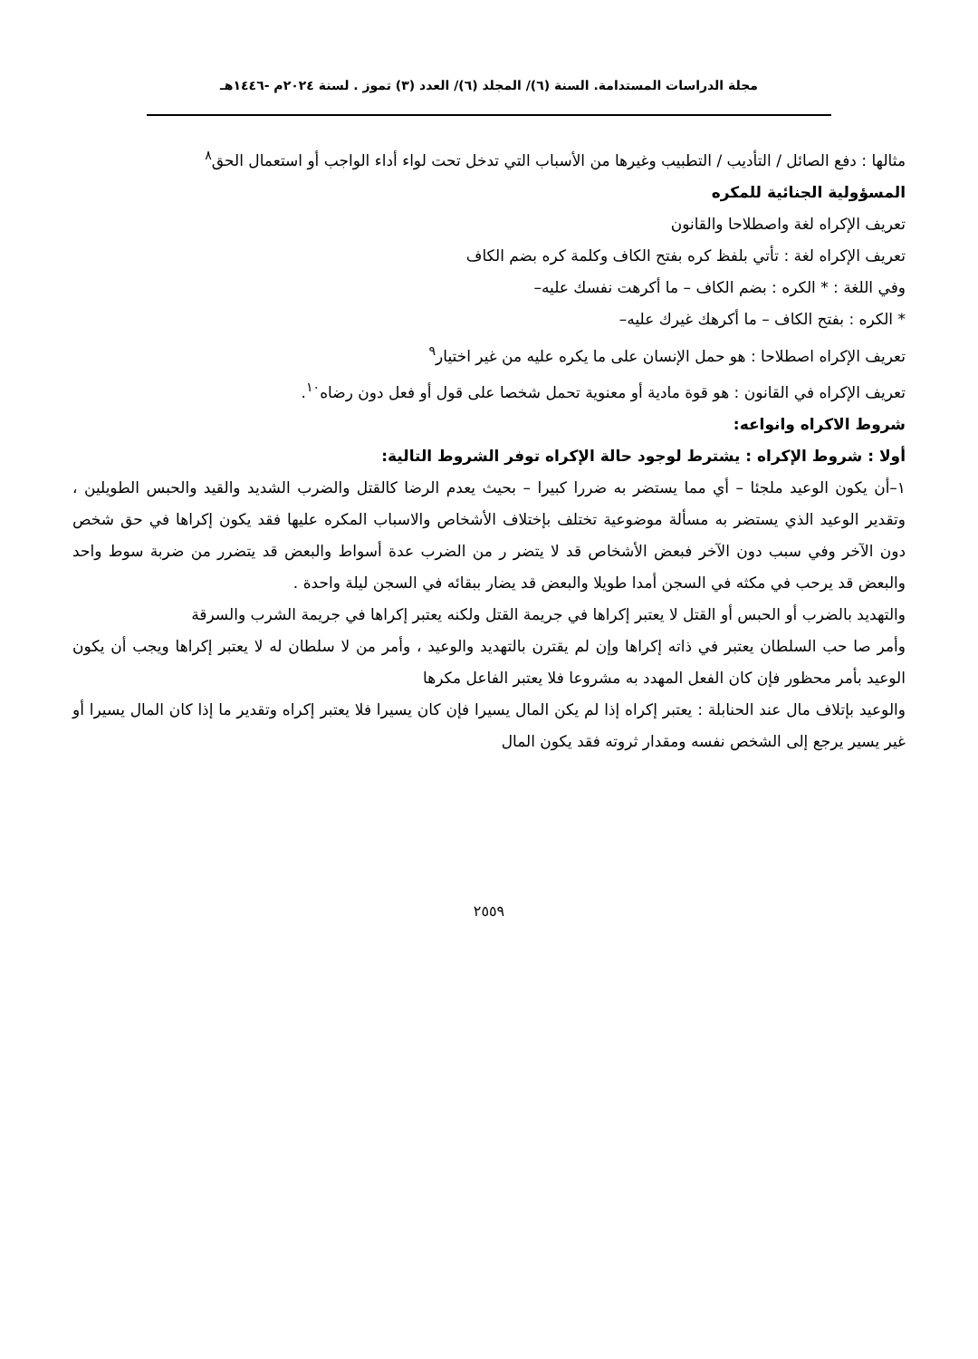مجلة الدراسات المستدامة. السنة (٦)/ المجلد (٦)/ العدد (٣) تموز . لسنة ٢٠٢٤م -١٤٤٦هـ
مثالها : دفع الصائل / التأديب / التطبيب وغيرها من الأسباب التي تدخل تحت لواء أداء الواجب أو استعمال الحق<sup>٨</sup>
المسؤولية الجنائية للمكره
تعريف الإكراه لغة واصطلاحا والقانون
تعريف الإكراه لغة : تأتي بلفظ كره بفتح الكاف وكلمة كره بضم الكاف
وفي اللغة : * الكره : بضم الكاف – ما أكرهت نفسك عليه–
* الكره : بفتح الكاف – ما أكرهك غيرك عليه–
تعريف الإكراه اصطلاحا : هو حمل الإنسان على ما يكره عليه من غير اختيار<sup>٩</sup>
تعريف الإكراه في القانون : هو قوة مادية أو معنوية تحمل شخصا على قول أو فعل دون رضاه<sup>١٠</sup>.
شروط الاكراه وانواعه:
أولا : شروط الإكراه : يشترط لوجود حالة الإكراه توفر الشروط التالية:
١–أن يكون الوعيد ملجئا – أي مما يستضر به ضررا كبيرا – بحيث يعدم الرضا كالقتل والضرب الشديد والقيد والحبس الطويلين ، وتقدير الوعيد الذي يستضر به مسألة موضوعية تختلف بإختلاف الأشخاص والاسباب المكره عليها فقد يكون إكراها في حق شخص دون الآخر وفي سبب دون الآخر فبعض الأشخاص قد لا يتضر ر من الضرب عدة أسواط والبعض قد يتضرر من ضربة سوط واحد والبعض قد يرحب في مكثه في السجن أمدا طويلا والبعض قد يضار ببقائه في السجن ليلة واحدة .
والتهديد بالضرب أو الحبس أو القتل لا يعتبر إكراها في جريمة القتل ولكنه يعتبر إكراها في جريمة الشرب والسرقة
وأمر صا حب السلطان يعتبر في ذاته إكراها وإن لم يقترن بالتهديد والوعيد ، وأمر من لا سلطان له لا يعتبر إكراها ويجب أن يكون الوعيد بأمر محظور فإن كان الفعل المهدد به مشروعا فلا يعتبر الفاعل مكرها
والوعيد بإتلاف مال عند الحنابلة : يعتبر إكراه إذا لم يكن المال يسيرا فإن كان يسيرا فلا يعتبر إكراه وتقدير ما إذا كان المال يسيرا أو غير يسير يرجع إلى الشخص نفسه ومقدار ثروته فقد يكون المال
٢٥٥٩